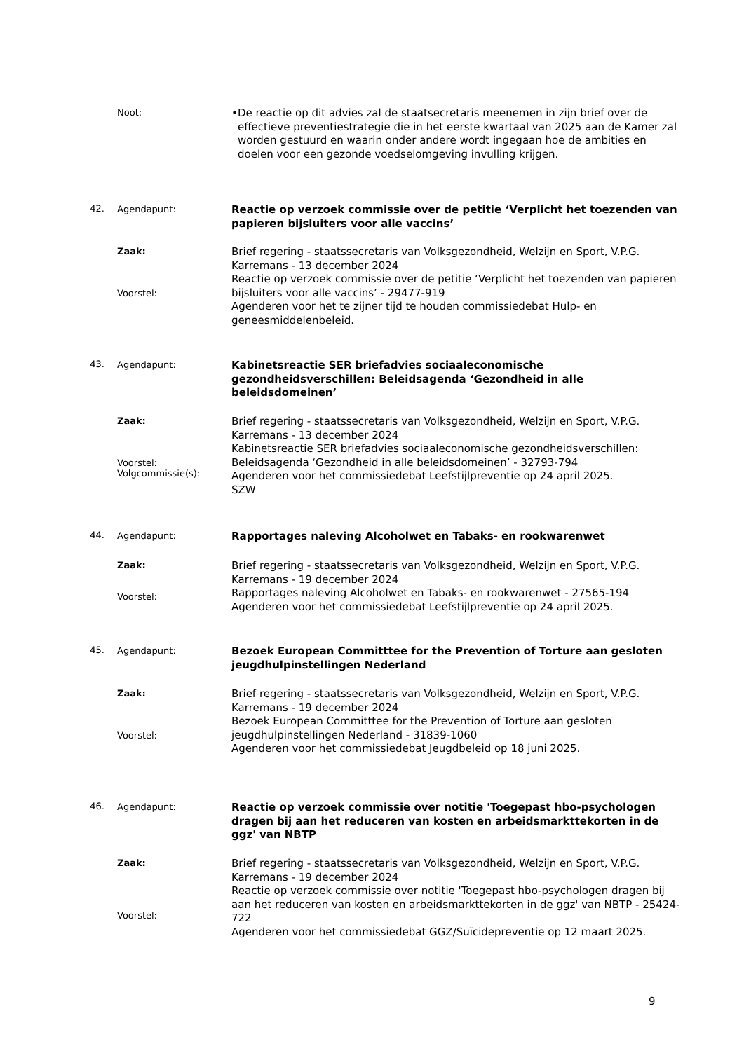Noot:
• De reactie op dit advies zal de staatsecretaris meenemen in zijn brief over de effectieve preventiestrategie die in het eerste kwartaal van 2025 aan de Kamer zal worden gestuurd en waarin onder andere wordt ingegaan hoe de ambities en doelen voor een gezonde voedselomgeving invulling krijgen.
42. Agendapunt:
Reactie op verzoek commissie over de petitie ‘Verplicht het toezenden van papieren bijsluiters voor alle vaccins’
Zaak:
Voorstel:
Brief regering - staatssecretaris van Volksgezondheid, Welzijn en Sport, V.P.G. Karremans - 13 december 2024
Reactie op verzoek commissie over de petitie ‘Verplicht het toezenden van papieren bijsluiters voor alle vaccins’ - 29477-919
Agenderen voor het te zijner tijd te houden commissiedebat Hulp- en geneesmiddelenbeleid.
43. Agendapunt:
Kabinetsreactie SER briefadvies sociaaleconomische gezondheidsverschillen: Beleidsagenda ‘Gezondheid in alle beleidsdomeinen’
Zaak:
Voorstel:
Volgcommissie(s):
Brief regering - staatssecretaris van Volksgezondheid, Welzijn en Sport, V.P.G. Karremans - 13 december 2024
Kabinetsreactie SER briefadvies sociaaleconomische gezondheidsverschillen: Beleidsagenda ‘Gezondheid in alle beleidsdomeinen’ - 32793-794
Agenderen voor het commissiedebat Leefstijlpreventie op 24 april 2025.
SZW
44. Agendapunt:
Rapportages naleving Alcoholwet en Tabaks- en rookwarenwet
Zaak:
Voorstel:
Brief regering - staatssecretaris van Volksgezondheid, Welzijn en Sport, V.P.G. Karremans - 19 december 2024
Rapportages naleving Alcoholwet en Tabaks- en rookwarenwet - 27565-194
Agenderen voor het commissiedebat Leefstijlpreventie op 24 april 2025.
45. Agendapunt:
Bezoek European Committtee for the Prevention of Torture aan gesloten jeugdhulpinstellingen Nederland
Zaak:
Voorstel:
Brief regering - staatssecretaris van Volksgezondheid, Welzijn en Sport, V.P.G. Karremans - 19 december 2024
Bezoek European Committtee for the Prevention of Torture aan gesloten jeugdhulpinstellingen Nederland - 31839-1060
Agenderen voor het commissiedebat Jeugdbeleid op 18 juni 2025.
46. Agendapunt:
Reactie op verzoek commissie over notitie 'Toegepast hbo-psychologen dragen bij aan het reduceren van kosten en arbeidsmarkttekorten in de ggz' van NBTP
Zaak:
Voorstel:
Brief regering - staatssecretaris van Volksgezondheid, Welzijn en Sport, V.P.G. Karremans - 19 december 2024
Reactie op verzoek commissie over notitie 'Toegepast hbo-psychologen dragen bij aan het reduceren van kosten en arbeidsmarkttekorten in de ggz' van NBTP - 25424-722
Agenderen voor het commissiedebat GGZ/Suïcidepreventie op 12 maart 2025.
9